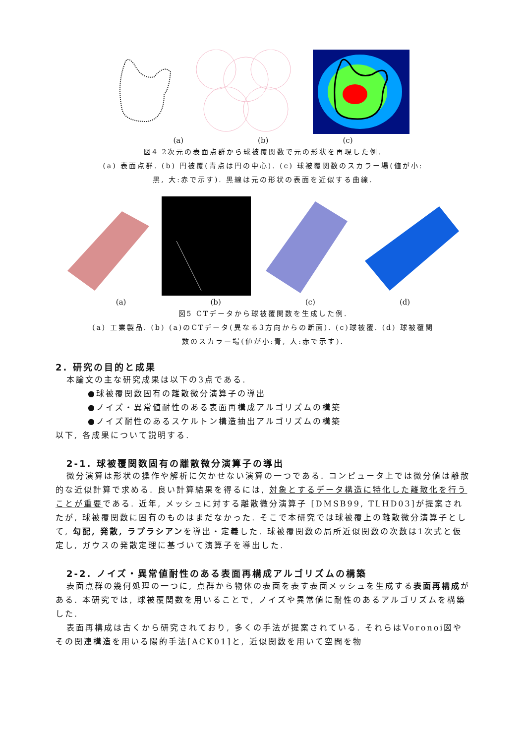(a) (b) (c)
図4 2次元の表面点群から球被覆関数で元の形状を再現した例.
(a) 表面点群. (b) 円被覆(青点は円の中心). (c) 球被覆関数のスカラー場(値が小:
黒, 大:赤で示す). 黒線は元の形状の表面を近似する曲線.
(a) (b) (c) (d)
図5 CTデータから球被覆関数を生成した例.
(a) 工業製品. (b) (a)のCTデータ(異なる3方向からの断面). (c)球被覆. (d) 球被覆関
数のスカラー場(値が小:青, 大:赤で示す).
2. 研究の目的と成果
本論文の主な研究成果は以下の3点である.
●球被覆関数固有の離散微分演算子の導出
●ノイズ・異常値耐性のある表面再構成アルゴリズムの構築
●ノイズ耐性のあるスケルトン構造抽出アルゴリズムの構築
以下, 各成果について説明する.
2-1. 球被覆関数固有の離散微分演算子の導出
微分演算は形状の操作や解析に欠かせない演算の一つである. コンピュータ上では微分値は離散的な近似計算で求める. 良い計算結果を得るには, 対象とするデータ構造に特化した離散化を行うことが重要である. 近年, メッシュに対する離散微分演算子 [DMSB99, TLHD03]が提案されたが, 球被覆関数に固有のものはまだなかった. そこで本研究では球被覆上の離散微分演算子として, 勾配, 発散, ラプラシアンを導出・定義した. 球被覆関数の局所近似関数の次数は1次式と仮定し, ガウスの発散定理に基づいて演算子を導出した.
2-2. ノイズ・異常値耐性のある表面再構成アルゴリズムの構築
表面点群の幾何処理の一つに, 点群から物体の表面を表す表面メッシュを生成する表面再構成がある. 本研究では, 球被覆関数を用いることで, ノイズや異常値に耐性のあるアルゴリズムを構築した.
表面再構成は古くから研究されており, 多くの手法が提案されている. それらはVoronoi図やその関連構造を用いる陽的手法[ACK01]と, 近似関数を用いて空間を物